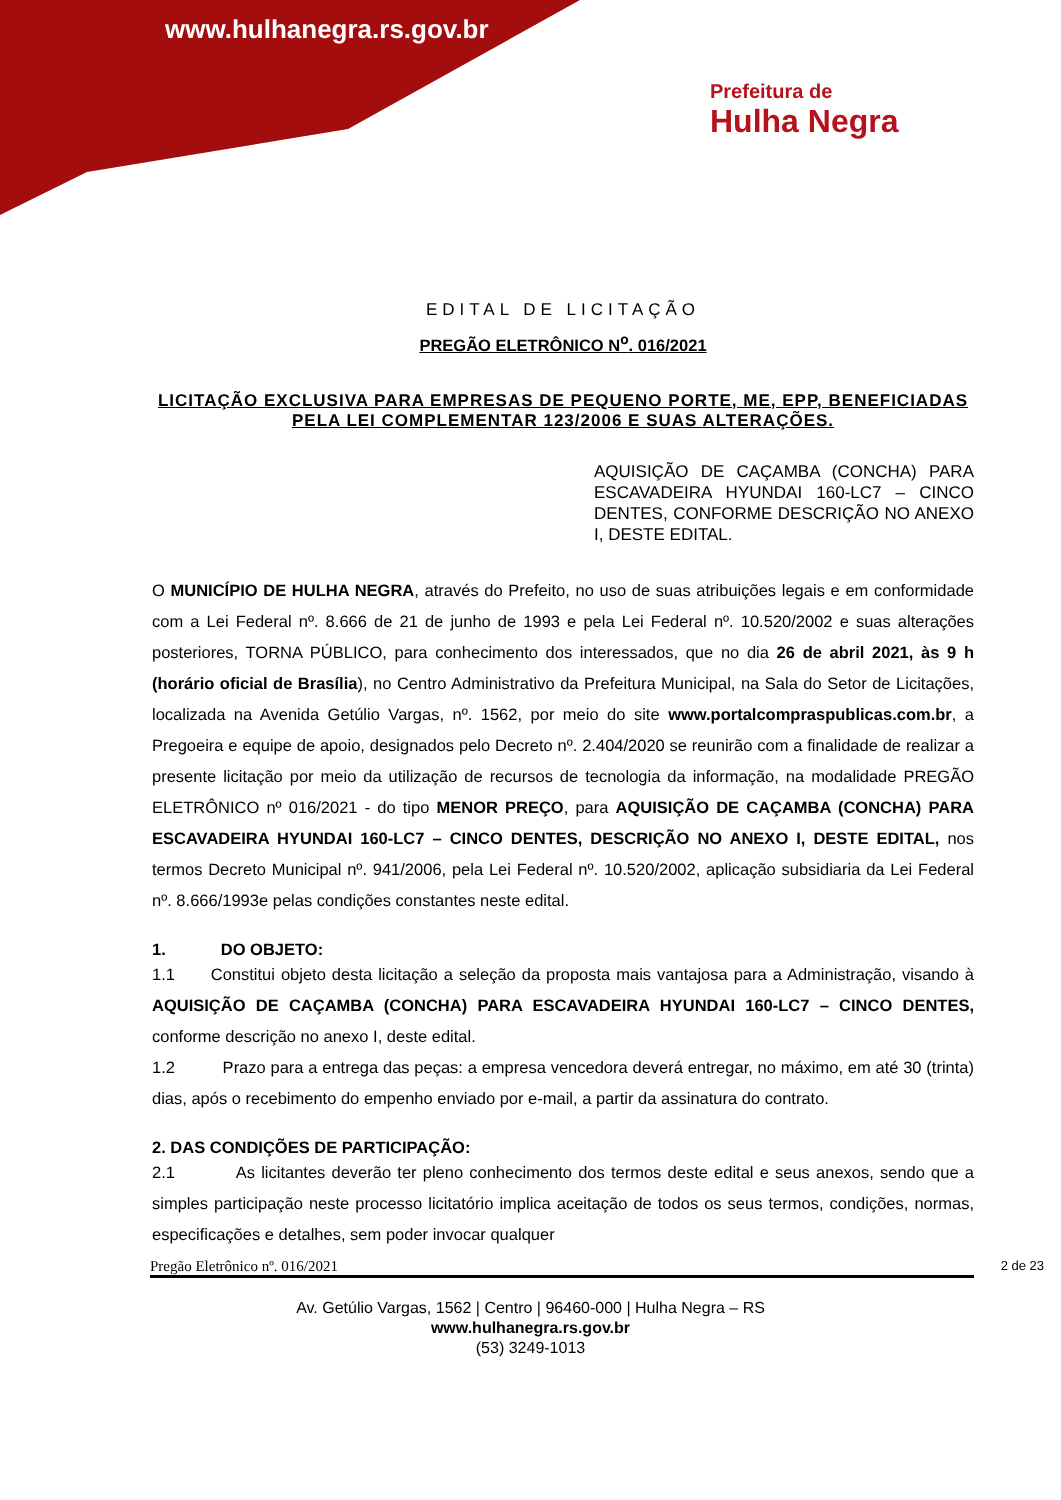www.hulhanegra.rs.gov.br
Prefeitura de
Hulha Negra
EDITAL DE LICITAÇÃO
PREGÃO ELETRÔNICO N<sup>o</sup>. 016/2021
LICITAÇÃO EXCLUSIVA PARA EMPRESAS DE PEQUENO PORTE, ME, EPP, BENEFICIADAS PELA LEI COMPLEMENTAR 123/2006 E SUAS ALTERAÇÕES.
AQUISIÇÃO DE CAÇAMBA (CONCHA) PARA ESCAVADEIRA HYUNDAI 160-LC7 – CINCO DENTES, CONFORME DESCRIÇÃO NO ANEXO I, DESTE EDITAL.
O MUNICÍPIO DE HULHA NEGRA, através do Prefeito, no uso de suas atribuições legais e em conformidade com a Lei Federal nº. 8.666 de 21 de junho de 1993 e pela Lei Federal nº. 10.520/2002 e suas alterações posteriores, TORNA PÚBLICO, para conhecimento dos interessados, que no dia 26 de abril 2021, às 9 h (horário oficial de Brasília), no Centro Administrativo da Prefeitura Municipal, na Sala do Setor de Licitações, localizada na Avenida Getúlio Vargas, nº. 1562, por meio do site www.portalcompraspublicas.com.br, a Pregoeira e equipe de apoio, designados pelo Decreto nº. 2.404/2020 se reunirão com a finalidade de realizar a presente licitação por meio da utilização de recursos de tecnologia da informação, na modalidade PREGÃO ELETRÔNICO nº 016/2021 - do tipo MENOR PREÇO, para AQUISIÇÃO DE CAÇAMBA (CONCHA) PARA ESCAVADEIRA HYUNDAI 160-LC7 – CINCO DENTES, DESCRIÇÃO NO ANEXO I, DESTE EDITAL, nos termos Decreto Municipal nº. 941/2006, pela Lei Federal nº. 10.520/2002, aplicação subsidiaria da Lei Federal nº. 8.666/1993e pelas condições constantes neste edital.
1. DO OBJETO:
1.1 Constitui objeto desta licitação a seleção da proposta mais vantajosa para a Administração, visando à AQUISIÇÃO DE CAÇAMBA (CONCHA) PARA ESCAVADEIRA HYUNDAI 160-LC7 – CINCO DENTES, conforme descrição no anexo I, deste edital.
1.2 Prazo para a entrega das peças: a empresa vencedora deverá entregar, no máximo, em até 30 (trinta) dias, após o recebimento do empenho enviado por e-mail, a partir da assinatura do contrato.
2. DAS CONDIÇÕES DE PARTICIPAÇÃO:
2.1 As licitantes deverão ter pleno conhecimento dos termos deste edital e seus anexos, sendo que a simples participação neste processo licitatório implica aceitação de todos os seus termos, condições, normas, especificações e detalhes, sem poder invocar qualquer
Pregão Eletrônico nº. 016/2021 2 de 23
Av. Getúlio Vargas, 1562 | Centro | 96460-000 | Hulha Negra – RS
www.hulhanegra.rs.gov.br
(53) 3249-1013